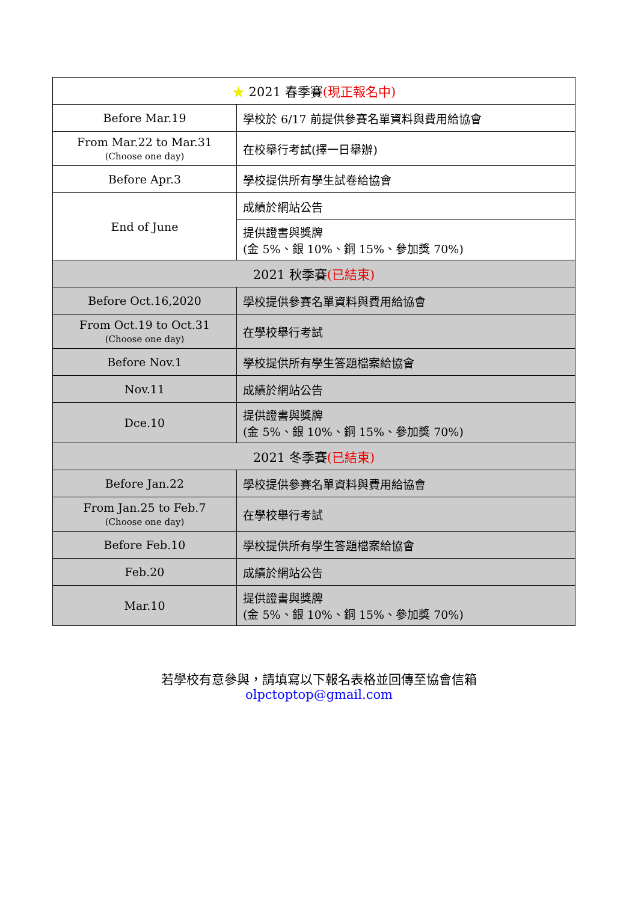| ★ 2021 春季賽 (現正報名中) | |
| Before Mar.19 | 學校於 6/17 前提供參賽名單資料與費用給協會 |
| From Mar.22 to Mar.31 (Choose one day) | 在校舉行考試(擇一日舉辦) |
| Before Apr.3 | 學校提供所有學生試卷給協會 |
| End of June | 成績於網站公告 |
| | 提供證書與獎牌 (金 5%、銀 10%、銅 15%、參加獎 70%) |
| 2021 秋季賽 (已結束) | |
| Before Oct.16,2020 | 學校提供參賽名單資料與費用給協會 |
| From Oct.19 to Oct.31 (Choose one day) | 在學校舉行考試 |
| Before Nov.1 | 學校提供所有學生答題檔案給協會 |
| Nov.11 | 成績於網站公告 |
| Dce.10 | 提供證書與獎牌 (金 5%、銀 10%、銅 15%、參加獎 70%) |
| 2021 冬季賽 (已結束) | |
| Before Jan.22 | 學校提供參賽名單資料與費用給協會 |
| From Jan.25 to Feb.7 (Choose one day) | 在學校舉行考試 |
| Before Feb.10 | 學校提供所有學生答題檔案給協會 |
| Feb.20 | 成績於網站公告 |
| Mar.10 | 提供證書與獎牌 (金 5%、銀 10%、銅 15%、參加獎 70%) |
若學校有意參與，請填寫以下報名表格並回傳至協會信箱
olpctoptop@gmail.com